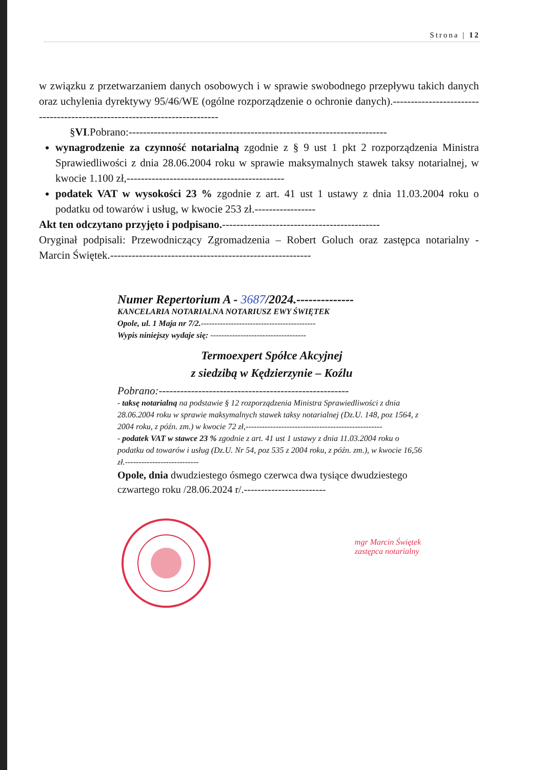Strona | 12
w związku z przetwarzaniem danych osobowych i w sprawie swobodnego przepływu takich danych oraz uchylenia dyrektywy 95/46/WE (ogólne rozporządzenie o ochronie danych).--------------------------------------------------------------------------
§VI.Pobrano:------------------------------------------------------------------------
wynagrodzenie za czynność notarialną zgodnie z § 9 ust 1 pkt 2 rozporządzenia Ministra Sprawiedliwości z dnia 28.06.2004 roku w sprawie maksymalnych stawek taksy notarialnej, w kwocie 1.100 zł,--------------------------------------------
podatek VAT w wysokości 23 % zgodnie z art. 41 ust 1 ustawy z dnia 11.03.2004 roku o podatku od towarów i usług, w kwocie 253 zł.-----------------
Akt ten odczytano przyjęto i podpisano.--------------------------------------------
Oryginał podpisali: Przewodniczący Zgromadzenia – Robert Goluch oraz zastępca notarialny - Marcin Świętek.--------------------------------------------------------
Numer Repertorium A - 3687/2024.--------------
KANCELARIA NOTARIALNA NOTARIUSZ EWY ŚWIĘTEK
Opole, ul. 1 Maja nr 7/2.------------------------------------------
Wypis niniejszy wydaje się: -----------------------------------
Termoexpert Spółce Akcyjnej
z siedzibą w Kędzierzynie – Koźlu
Pobrano:-----------------------------------------------------
- taksę notarialną na podstawie § 12 rozporządzenia Ministra Sprawiedliwości z dnia 28.06.2004 roku w sprawie maksymalnych stawek taksy notarialnej (Dz.U. 148, poz 1564, z 2004 roku, z późn. zm.) w kwocie 72 zł,--------------------------------------------------
- podatek VAT w stawce 23 % zgodnie z art. 41 ust 1 ustawy z dnia 11.03.2004 roku o podatku od towarów i usług (Dz.U. Nr 54, poz 535 z 2004 roku, z późn. zm.), w kwocie 16,56 zł.---------------------------
Opole, dnia dwudziestego ósmego czerwca dwa tysiące dwudziestego czwartego roku /28.06.2024 r/.------------------------
mgr Marcin Świętek
zastępca notarialny